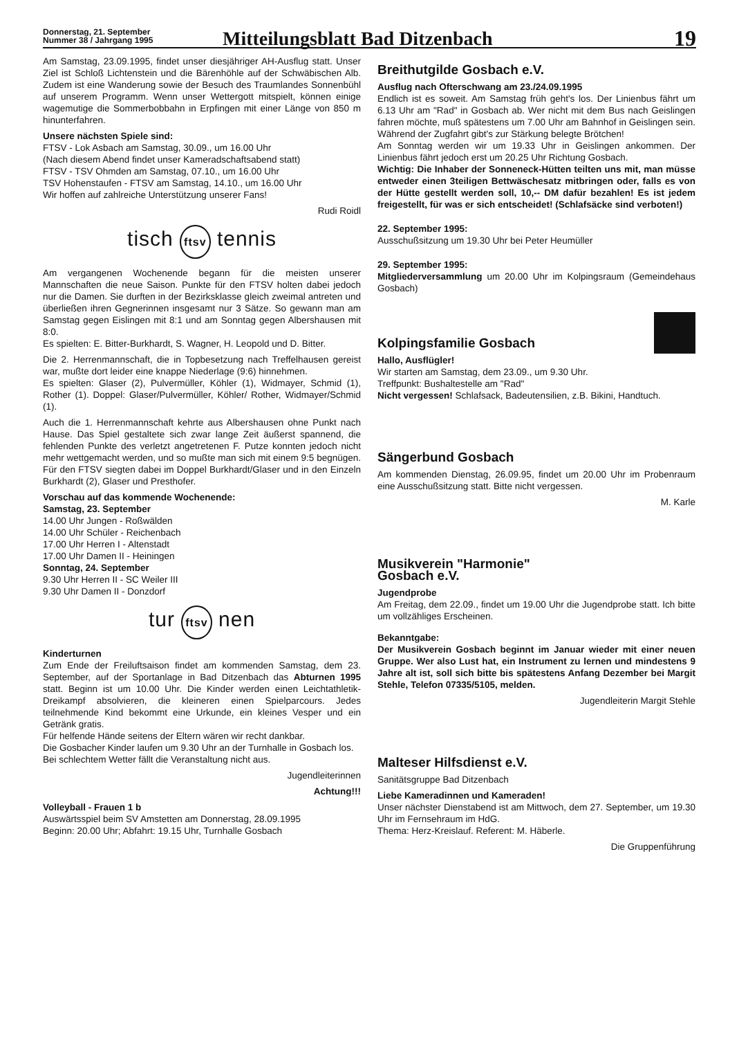Donnerstag, 21. September
Nummer 38 / Jahrgang 1995
Mitteilungsblatt Bad Ditzenbach
19
Am Samstag, 23.09.1995, findet unser diesjähriger AH-Ausflug statt. Unser Ziel ist Schloß Lichtenstein und die Bärenhöhle auf der Schwäbischen Alb. Zudem ist eine Wanderung sowie der Besuch des Traumlandes Sonnenbühl auf unserem Programm. Wenn unser Wettergott mitspielt, können einige wagemutige die Sommerbobbahn in Erpfingen mit einer Länge von 850 m hinunterfahren.
Unsere nächsten Spiele sind:
FTSV - Lok Asbach am Samstag, 30.09., um 16.00 Uhr
(Nach diesem Abend findet unser Kameradschaftsabend statt)
FTSV - TSV Ohmden am Samstag, 07.10., um 16.00 Uhr
TSV Hohenstaufen - FTSV am Samstag, 14.10., um 16.00 Uhr
Wir hoffen auf zahlreiche Unterstützung unserer Fans!
Rudi Roidl
tisch ftsv tennis
Am vergangenen Wochenende begann für die meisten unserer Mannschaften die neue Saison. Punkte für den FTSV holten dabei jedoch nur die Damen. Sie durften in der Bezirksklasse gleich zweimal antreten und überließen ihren Gegnerinnen insgesamt nur 3 Sätze. So gewann man am Samstag gegen Eislingen mit 8:1 und am Sonntag gegen Albershausen mit 8:0.
Es spielten: E. Bitter-Burkhardt, S. Wagner, H. Leopold und D. Bitter.
Die 2. Herrenmannschaft, die in Topbesetzung nach Treffelhausen gereist war, mußte dort leider eine knappe Niederlage (9:6) hinnehmen.
Es spielten: Glaser (2), Pulvermüller, Köhler (1), Widmayer, Schmid (1), Rother (1). Doppel: Glaser/Pulvermüller, Köhler/ Rother, Widmayer/Schmid (1).
Auch die 1. Herrenmannschaft kehrte aus Albershausen ohne Punkt nach Hause. Das Spiel gestaltete sich zwar lange Zeit äußerst spannend, die fehlenden Punkte des verletzt angetretenen F. Putze konnten jedoch nicht mehr wettgemacht werden, und so mußte man sich mit einem 9:5 begnügen. Für den FTSV siegten dabei im Doppel Burkhardt/Glaser und in den Einzeln Burkhardt (2), Glaser und Presthofer.
Vorschau auf das kommende Wochenende:
Samstag, 23. September
14.00 Uhr Jungen - Roßwälden
14.00 Uhr Schüler - Reichenbach
17.00 Uhr Herren I - Altenstadt
17.00 Uhr Damen II - Heiningen
Sonntag, 24. September
9.30 Uhr Herren II - SC Weiler III
9.30 Uhr Damen II - Donzdorf
tur ftsv nen
Kinderturnen
Zum Ende der Freiluftsaison findet am kommenden Samstag, dem 23. September, auf der Sportanlage in Bad Ditzenbach das Abturnen 1995 statt. Beginn ist um 10.00 Uhr. Die Kinder werden einen Leichtathletik-Dreikampf absolvieren, die kleineren einen Spielparcours. Jedes teilnehmende Kind bekommt eine Urkunde, ein kleines Vesper und ein Getränk gratis.
Für helfende Hände seitens der Eltern wären wir recht dankbar.
Die Gosbacher Kinder laufen um 9.30 Uhr an der Turnhalle in Gosbach los.
Bei schlechtem Wetter fällt die Veranstaltung nicht aus.
Jugendleiterinnen
Achtung!!!
Volleyball - Frauen 1 b
Auswärtsspiel beim SV Amstetten am Donnerstag, 28.09.1995
Beginn: 20.00 Uhr; Abfahrt: 19.15 Uhr, Turnhalle Gosbach
Breithutgilde Gosbach e.V.
Ausflug nach Ofterschwang am 23./24.09.1995
Endlich ist es soweit. Am Samstag früh geht's los. Der Linienbus fährt um 6.13 Uhr am "Rad" in Gosbach ab. Wer nicht mit dem Bus nach Geislingen fahren möchte, muß spätestens um 7.00 Uhr am Bahnhof in Geislingen sein. Während der Zugfahrt gibt's zur Stärkung belegte Brötchen!
Am Sonntag werden wir um 19.33 Uhr in Geislingen ankommen. Der Linienbus fährt jedoch erst um 20.25 Uhr Richtung Gosbach.
Wichtig: Die Inhaber der Sonneneck-Hütten teilten uns mit, man müsse entweder einen 3teiligen Bettwäschesatz mitbringen oder, falls es von der Hütte gestellt werden soll, 10,-- DM dafür bezahlen! Es ist jedem freigestellt, für was er sich entscheidet! (Schlafsäcke sind verboten!)
22. September 1995:
Ausschußsitzung um 19.30 Uhr bei Peter Heumüller
29. September 1995:
Mitgliederversammlung um 20.00 Uhr im Kolpingsraum (Gemeindehaus Gosbach)
Kolpingsfamilie Gosbach
Hallo, Ausflügler!
Wir starten am Samstag, dem 23.09., um 9.30 Uhr.
Treffpunkt: Bushaltestelle am "Rad"
Nicht vergessen! Schlafsack, Badeutensilien, z.B. Bikini, Handtuch.
Sängerbund Gosbach
Am kommenden Dienstag, 26.09.95, findet um 20.00 Uhr im Probenraum eine Ausschußsitzung statt. Bitte nicht vergessen.
M. Karle
Musikverein "Harmonie"
Gosbach e.V.
Jugendprobe
Am Freitag, dem 22.09., findet um 19.00 Uhr die Jugendprobe statt. Ich bitte um vollzähliges Erscheinen.
Bekanntgabe:
Der Musikverein Gosbach beginnt im Januar wieder mit einer neuen Gruppe. Wer also Lust hat, ein Instrument zu lernen und mindestens 9 Jahre alt ist, soll sich bitte bis spätestens Anfang Dezember bei Margit Stehle, Telefon 07335/5105, melden.
Jugendleiterin Margit Stehle
Malteser Hilfsdienst e.V.
Sanitätsgruppe Bad Ditzenbach
Liebe Kameradinnen und Kameraden!
Unser nächster Dienstabend ist am Mittwoch, dem 27. September, um 19.30 Uhr im Fernsehraum im HdG.
Thema: Herz-Kreislauf. Referent: M. Häberle.
Die Gruppenführung